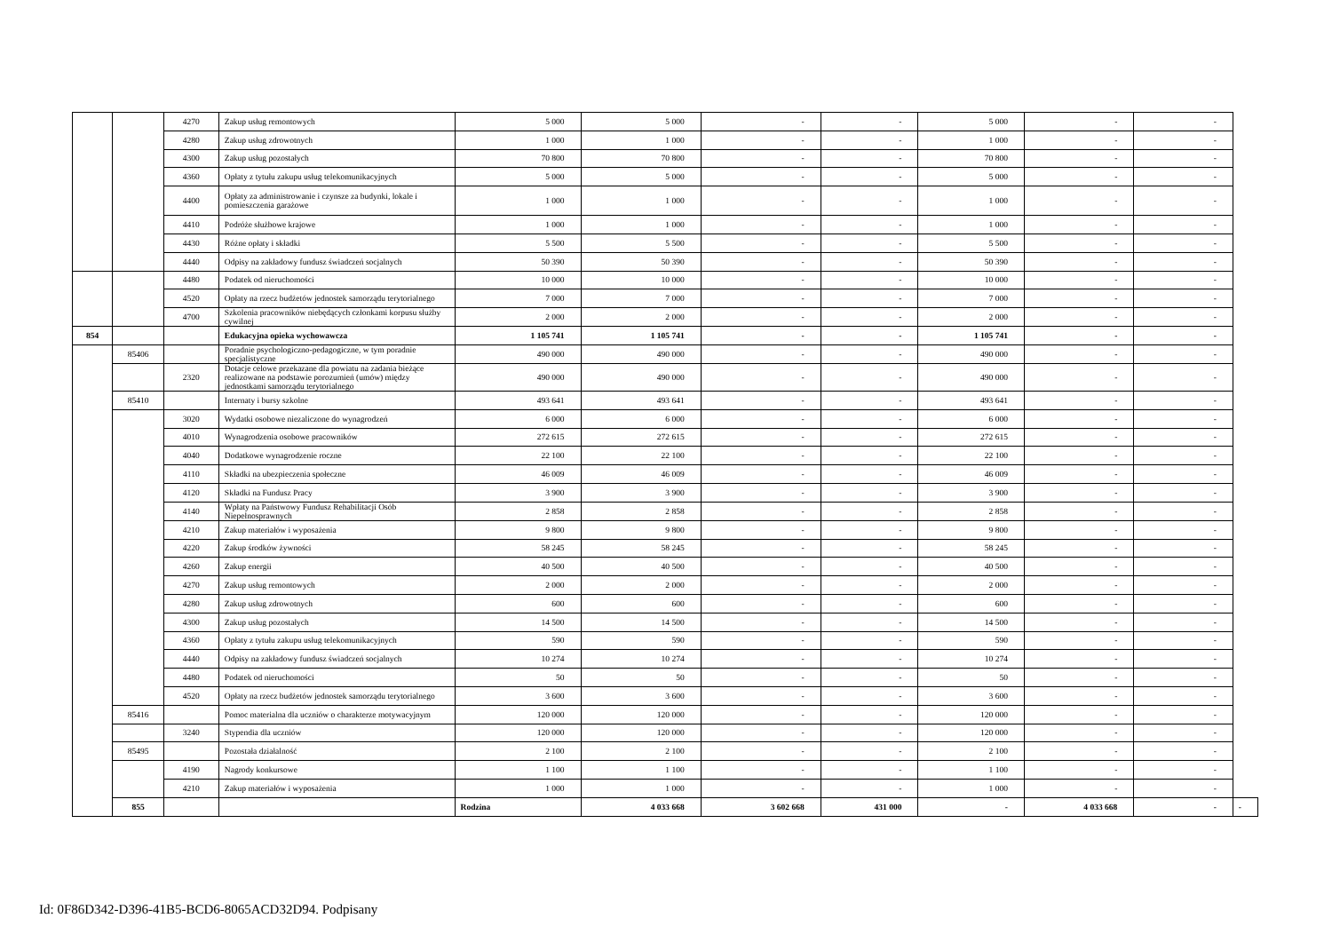| | | 4270 | Zakup usług remontowych | 5 000 | 5 000 | - | - | 5 000 | - | - | |
| | | 4280 | Zakup usług zdrowotnych | 1 000 | 1 000 | - | - | 1 000 | - | - | |
| | | 4300 | Zakup usług pozostałych | 70 800 | 70 800 | - | - | 70 800 | - | - | |
| | | 4360 | Opłaty z tytułu zakupu usług telekomunikacyjnych | 5 000 | 5 000 | - | - | 5 000 | - | - | |
| | | 4400 | Opłaty za administrowanie i czynsze za budynki, lokale i pomieszczenia garażowe | 1 000 | 1 000 | - | - | 1 000 | - | - | |
| | | 4410 | Podróże służbowe krajowe | 1 000 | 1 000 | - | - | 1 000 | - | - | |
| | | 4430 | Różne opłaty i składki | 5 500 | 5 500 | - | - | 5 500 | - | - | |
| | | 4440 | Odpisy na zakładowy fundusz świadczeń socjalnych | 50 390 | 50 390 | - | - | 50 390 | - | - | |
| | | 4480 | Podatek od nieruchomości | 10 000 | 10 000 | - | - | 10 000 | - | - | |
| | | 4520 | Opłaty na rzecz budżetów jednostek samorządu terytorialnego | 7 000 | 7 000 | - | - | 7 000 | - | - | |
| | | 4700 | Szkolenia pracowników niebędących członkami korpusu służby cywilnej | 2 000 | 2 000 | - | - | 2 000 | - | - | |
| 854 | | | Edukacyjna opieka wychowawcza | 1 105 741 | 1 105 741 | - | - | 1 105 741 | - | - | |
| | 85406 | | Poradnie psychologiczno-pedagogiczne, w tym poradnie specjalistyczne | 490 000 | 490 000 | - | - | 490 000 | - | - | |
| | | 2320 | Dotacje celowe przekazane dla powiatu na zadania bieżące realizowane na podstawie porozumień (umów) między jednostkami samorządu terytorialnego | 490 000 | 490 000 | - | - | 490 000 | - | - | |
| | 85410 | | Internaty i bursy szkolne | 493 641 | 493 641 | - | - | 493 641 | - | - | |
| | | 3020 | Wydatki osobowe niezaliczone do wynagrodzeń | 6 000 | 6 000 | - | - | 6 000 | - | - | |
| | | 4010 | Wynagrodzenia osobowe pracowników | 272 615 | 272 615 | - | - | 272 615 | - | - | |
| | | 4040 | Dodatkowe wynagrodzenie roczne | 22 100 | 22 100 | - | - | 22 100 | - | - | |
| | | 4110 | Składki na ubezpieczenia społeczne | 46 009 | 46 009 | - | - | 46 009 | - | - | |
| | | 4120 | Składki na Fundusz Pracy | 3 900 | 3 900 | - | - | 3 900 | - | - | |
| | | 4140 | Wpłaty na Państwowy Fundusz Rehabilitacji Osób Niepełnosprawnych | 2 858 | 2 858 | - | - | 2 858 | - | - | |
| | | 4210 | Zakup materiałów i wyposażenia | 9 800 | 9 800 | - | - | 9 800 | - | - | |
| | | 4220 | Zakup środków żywności | 58 245 | 58 245 | - | - | 58 245 | - | - | |
| | | 4260 | Zakup energii | 40 500 | 40 500 | - | - | 40 500 | - | - | |
| | | 4270 | Zakup usług remontowych | 2 000 | 2 000 | - | - | 2 000 | - | - | |
| | | 4280 | Zakup usług zdrowotnych | 600 | 600 | - | - | 600 | - | - | |
| | | 4300 | Zakup usług pozostałych | 14 500 | 14 500 | - | - | 14 500 | - | - | |
| | | 4360 | Opłaty z tytułu zakupu usług telekomunikacyjnych | 590 | 590 | - | - | 590 | - | - | |
| | | 4440 | Odpisy na zakładowy fundusz świadczeń socjalnych | 10 274 | 10 274 | - | - | 10 274 | - | - | |
| | | 4480 | Podatek od nieruchomości | 50 | 50 | - | - | 50 | - | - | |
| | | 4520 | Opłaty na rzecz budżetów jednostek samorządu terytorialnego | 3 600 | 3 600 | - | - | 3 600 | - | - | |
| | 85416 | | Pomoc materialna dla uczniów o charakterze motywacyjnym | 120 000 | 120 000 | - | - | 120 000 | - | - | |
| | | 3240 | Stypendia dla uczniów | 120 000 | 120 000 | - | - | 120 000 | - | - | |
| | 85495 | | Pozostała działalność | 2 100 | 2 100 | - | - | 2 100 | - | - | |
| | | 4190 | Nagrody konkursowe | 1 100 | 1 100 | - | - | 1 100 | - | - | |
| | | 4210 | Zakup materiałów i wyposażenia | 1 000 | 1 000 | - | - | 1 000 | - | - | |
| | 855 | | | Rodzina | 4 033 668 | 3 602 668 | 431 000 | - | 4 033 668 | - | - |
Id: 0F86D342-D396-41B5-BCD6-8065ACD32D94. Podpisany